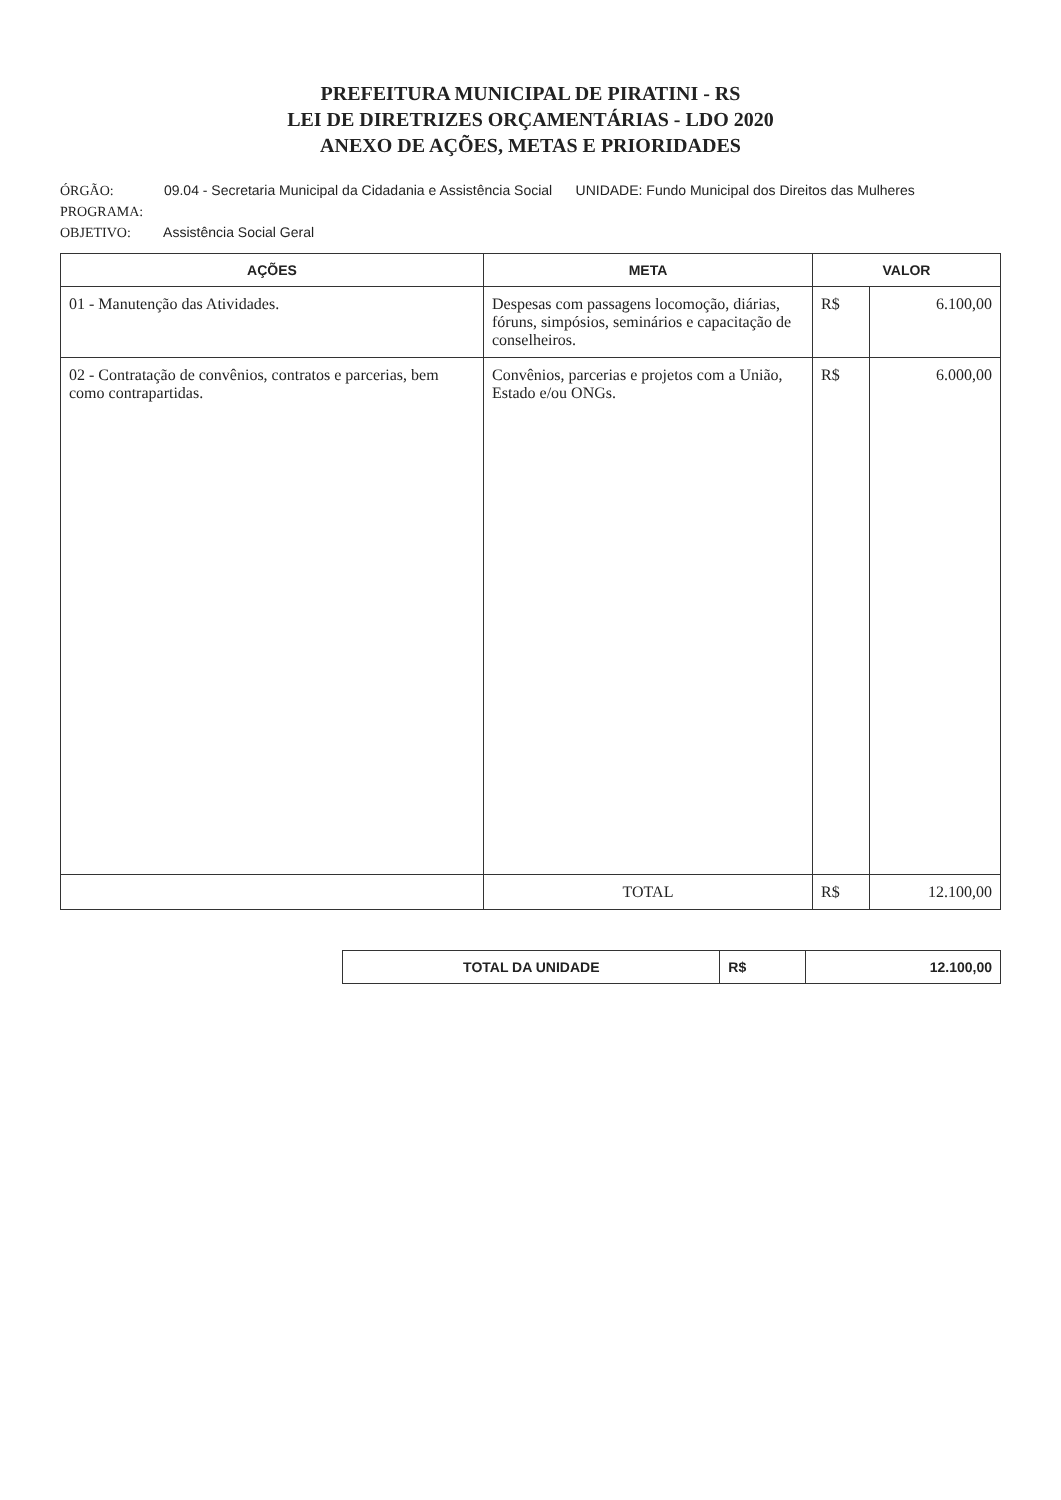PREFEITURA MUNICIPAL DE PIRATINI - RS
LEI DE DIRETRIZES ORÇAMENTÁRIAS - LDO 2020
ANEXO DE AÇÕES, METAS E PRIORIDADES
ÓRGÃO: 09.04 - Secretaria Municipal da Cidadania e Assistência Social UNIDADE: Fundo Municipal dos Direitos das Mulheres
PROGRAMA:
OBJETIVO: Assistência Social Geral
| AÇÕES | META | VALOR | |
| --- | --- | --- | --- |
| 01 - Manutenção das Atividades. | Despesas com passagens locomoção, diárias, fóruns, simpósios, seminários e capacitação de conselheiros. | R$ | 6.100,00 |
| 02 - Contratação de convênios, contratos e parcerias, bem como contrapartidas. | Convênios, parcerias e projetos com a União, Estado e/ou ONGs. | R$ | 6.000,00 |
| | TOTAL | R$ | 12.100,00 |
| TOTAL DA UNIDADE | R$ | 12.100,00 |